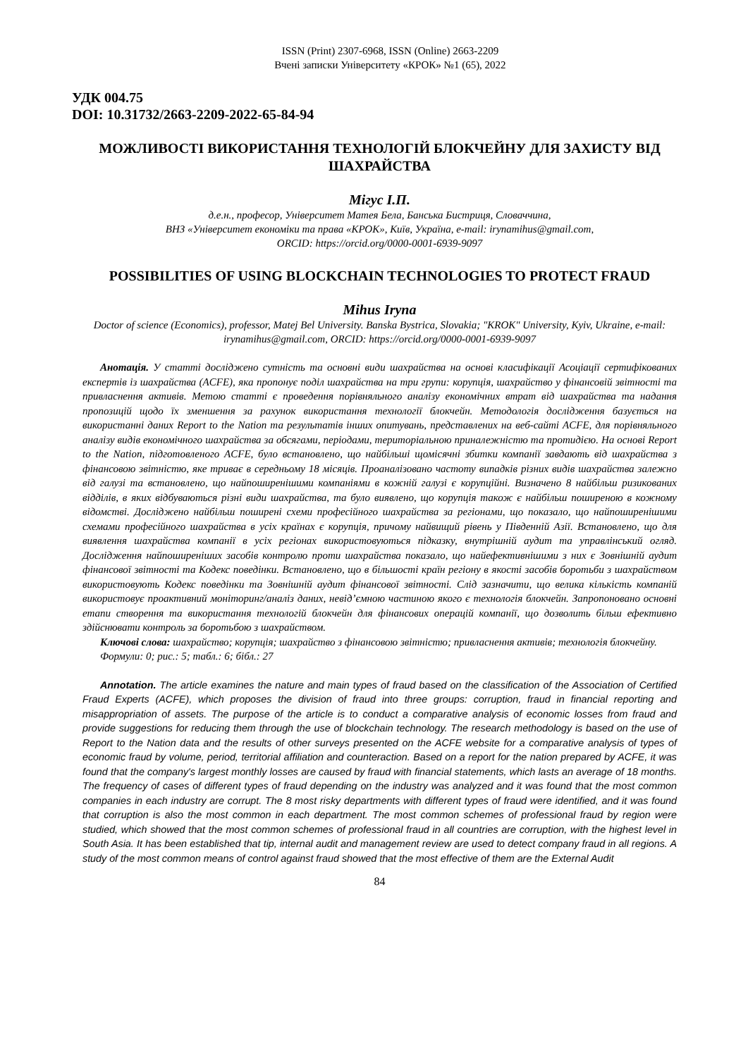ISSN (Print) 2307-6968, ISSN (Online) 2663-2209
Вчені записки Університету «КРОК» №1 (65), 2022
УДК 004.75
DOI: 10.31732/2663-2209-2022-65-84-94
МОЖЛИВОСТІ ВИКОРИСТАННЯ ТЕХНОЛОГІЙ БЛОКЧЕЙНУ ДЛЯ ЗАХИСТУ ВІД ШАХРАЙСТВА
Мігус І.П.
д.е.н., професор, Університет Матея Бела, Банська Бистриця, Словаччина,
ВНЗ «Університет економіки та права «КРОК», Київ, Україна, e-mail: irynamihus@gmail.com,
ORCID: https://orcid.org/0000-0001-6939-9097
POSSIBILITIES OF USING BLOCKCHAIN TECHNOLOGIES TO PROTECT FRAUD
Mihus Iryna
Doctor of science (Economics), professor, Matej Bel University. Banska Bystrica, Slovakia; "KROK" University, Kyiv, Ukraine, e-mail: irynamihus@gmail.com, ORCID: https://orcid.org/0000-0001-6939-9097
Анотація. У статті досліджено сутність та основні види шахрайства на основі класифікації Асоціації сертифікованих експертів із шахрайства (ACFE), яка пропонує поділ шахрайства на три групи: корупція, шахрайство у фінансовій звітності та привласнення активів. Метою статті є проведення порівняльного аналізу економічних втрат від шахрайства та надання пропозицій щодо їх зменшення за рахунок використання технології блокчейн. Методологія дослідження базується на використанні даних Report to the Nation та результатів інших опитувань, представлених на веб-сайті ACFE, для порівняльного аналізу видів економічного шахрайства за обсягами, періодами, територіальною приналежністю та протидією. На основі Report to the Nation, підготовленого ACFE, було встановлено, що найбільші щомісячні збитки компанії завдають від шахрайства з фінансовою звітністю, яке триває в середньому 18 місяців. Проаналізовано частоту випадків різних видів шахрайства залежно від галузі та встановлено, що найпоширенішими компаніями в кожній галузі є корупційні. Визначено 8 найбільш ризикованих відділів, в яких відбуваються різні види шахрайства, та було виявлено, що корупція також є найбільш поширеною в кожному відомстві. Досліджено найбільш поширені схеми професійного шахрайства за регіонами, що показало, що найпоширенішими схемами професійного шахрайства в усіх країнах є корупція, причому найвищий рівень у Південній Азії. Встановлено, що для виявлення шахрайства компанії в усіх регіонах використовуються підказку, внутрішній аудит та управлінський огляд. Дослідження найпоширеніших засобів контролю проти шахрайства показало, що найефективнішими з них є Зовнішній аудит фінансової звітності та Кодекс поведінки. Встановлено, що в більшості країн регіону в якості засобів боротьби з шахрайством використовують Кодекс поведінки та Зовнішній аудит фінансової звітності. Слід зазначити, що велика кількість компаній використовує проактивний моніторинг/аналіз даних, невід’ємною частиною якого є технологія блокчейн. Запропоновано основні етапи створення та використання технологій блокчейн для фінансових операцій компанії, що дозволить більш ефективно здійснювати контроль за боротьбою з шахрайством.
Ключові слова: шахрайство; корупція; шахрайство з фінансовою звітністю; привласнення активів; технологія блокчейну.
Формули: 0; рис.: 5; табл.: 6; бібл.: 27
Annotation. The article examines the nature and main types of fraud based on the classification of the Association of Certified Fraud Experts (ACFE), which proposes the division of fraud into three groups: corruption, fraud in financial reporting and misappropriation of assets. The purpose of the article is to conduct a comparative analysis of economic losses from fraud and provide suggestions for reducing them through the use of blockchain technology. The research methodology is based on the use of Report to the Nation data and the results of other surveys presented on the ACFE website for a comparative analysis of types of economic fraud by volume, period, territorial affiliation and counteraction. Based on a report for the nation prepared by ACFE, it was found that the company's largest monthly losses are caused by fraud with financial statements, which lasts an average of 18 months. The frequency of cases of different types of fraud depending on the industry was analyzed and it was found that the most common companies in each industry are corrupt. The 8 most risky departments with different types of fraud were identified, and it was found that corruption is also the most common in each department. The most common schemes of professional fraud by region were studied, which showed that the most common schemes of professional fraud in all countries are corruption, with the highest level in South Asia. It has been established that tip, internal audit and management review are used to detect company fraud in all regions. A study of the most common means of control against fraud showed that the most effective of them are the External Audit
84